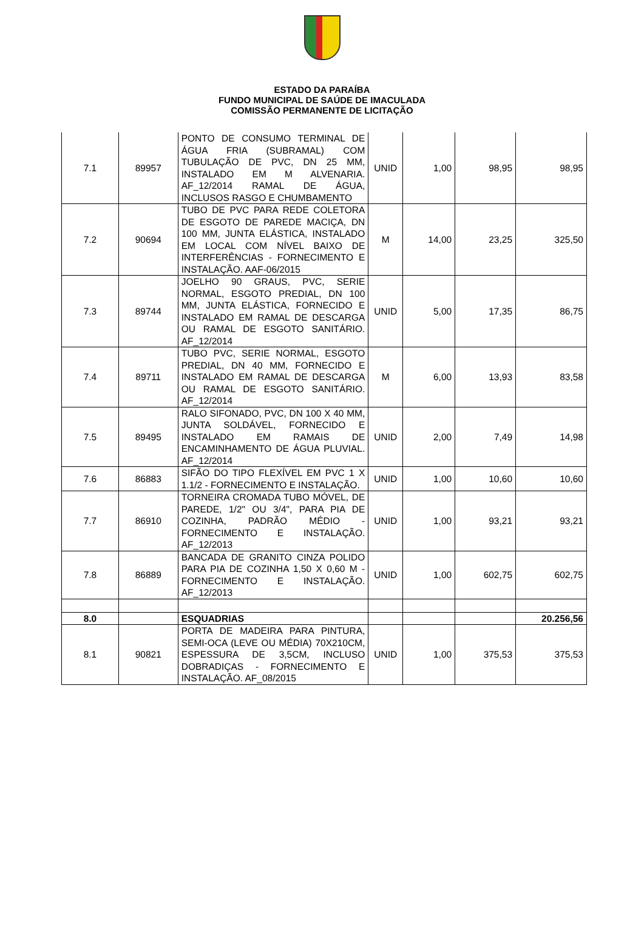ESTADO DA PARAÍBA
FUNDO MUNICIPAL DE SAÚDE DE IMACULADA
COMISSÃO PERMANENTE DE LICITAÇÃO
| 7.1 | 89957 | PONTO DE CONSUMO TERMINAL DE ÁGUA FRIA (SUBRAMAL) COM TUBULAÇÃO DE PVC, DN 25 MM, INSTALADO EM M ALVENARIA. AF_12/2014 RAMAL DE ÁGUA, INCLUSOS RASGO E CHUMBAMENTO | UNID | 1,00 | 98,95 | 98,95 |
| 7.2 | 90694 | TUBO DE PVC PARA REDE COLETORA DE ESGOTO DE PAREDE MACIÇA, DN 100 MM, JUNTA ELÁSTICA, INSTALADO EM LOCAL COM NÍVEL BAIXO DE INTERFERÊNCIAS - FORNECIMENTO E INSTALAÇÃO. AAF-06/2015 | M | 14,00 | 23,25 | 325,50 |
| 7.3 | 89744 | JOELHO 90 GRAUS, PVC, SERIE NORMAL, ESGOTO PREDIAL, DN 100 MM, JUNTA ELÁSTICA, FORNECIDO E INSTALADO EM RAMAL DE DESCARGA OU RAMAL DE ESGOTO SANITÁRIO. AF_12/2014 | UNID | 5,00 | 17,35 | 86,75 |
| 7.4 | 89711 | TUBO PVC, SERIE NORMAL, ESGOTO PREDIAL, DN 40 MM, FORNECIDO E INSTALADO EM RAMAL DE DESCARGA OU RAMAL DE ESGOTO SANITÁRIO. AF_12/2014 | M | 6,00 | 13,93 | 83,58 |
| 7.5 | 89495 | RALO SIFONADO, PVC, DN 100 X 40 MM, JUNTA SOLDÁVEL, FORNECIDO E INSTALADO EM RAMAIS DE ENCAMINHAMENTO DE ÁGUA PLUVIAL. AF_12/2014 | UNID | 2,00 | 7,49 | 14,98 |
| 7.6 | 86883 | SIFÃO DO TIPO FLEXÍVEL EM PVC 1 X 1.1/2 - FORNECIMENTO E INSTALAÇÃO. | UNID | 1,00 | 10,60 | 10,60 |
| 7.7 | 86910 | TORNEIRA CROMADA TUBO MÓVEL, DE PAREDE, 1/2" OU 3/4", PARA PIA DE COZINHA, PADRÃO MÉDIO - FORNECIMENTO E INSTALAÇÃO. AF_12/2013 | UNID | 1,00 | 93,21 | 93,21 |
| 7.8 | 86889 | BANCADA DE GRANITO CINZA POLIDO PARA PIA DE COZINHA 1,50 X 0,60 M - FORNECIMENTO E INSTALAÇÃO. AF_12/2013 | UNID | 1,00 | 602,75 | 602,75 |
| 8.0 | | ESQUADRIAS | | | | 20.256,56 |
| 8.1 | 90821 | PORTA DE MADEIRA PARA PINTURA, SEMI-OCA (LEVE OU MÉDIA) 70X210CM, ESPESSURA DE 3,5CM, INCLUSO DOBRADIÇAS - FORNECIMENTO E INSTALAÇÃO. AF_08/2015 | UNID | 1,00 | 375,53 | 375,53 |